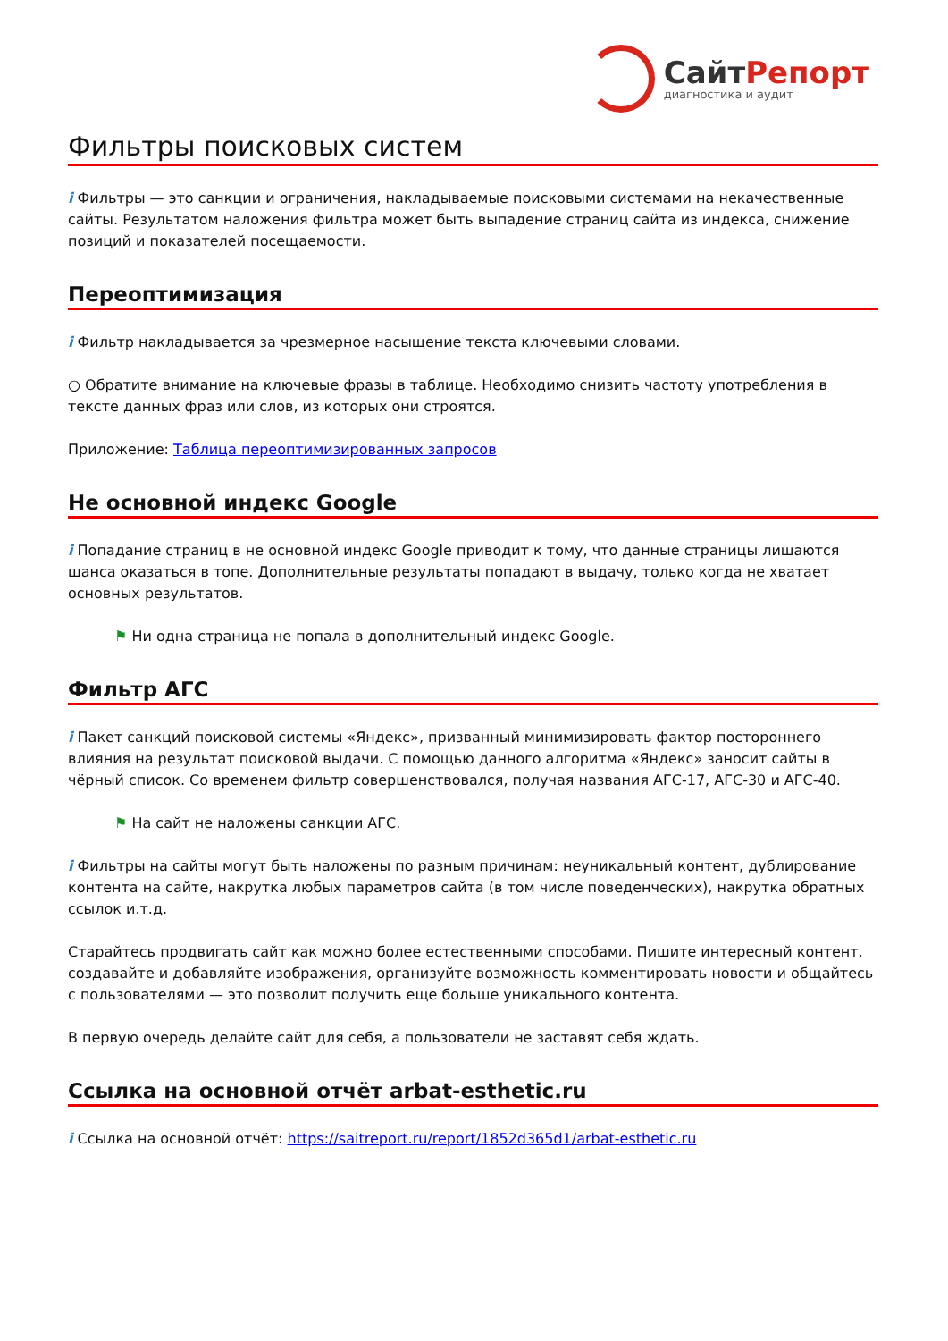СайтРепорт
диагностика и аудит
Фильтры поисковых систем
i Фильтры — это санкции и ограничения, накладываемые поисковыми системами на некачественные сайты. Результатом наложения фильтра может быть выпадение страниц сайта из индекса, снижение позиций и показателей посещаемости.
Переоптимизация
i Фильтр накладывается за чрезмерное насыщение текста ключевыми словами.
○ Обратите внимание на ключевые фразы в таблице. Необходимо снизить частоту употребления в тексте данных фраз или слов, из которых они строятся.
Приложение: Таблица переоптимизированных запросов
Не основной индекс Google
i Попадание страниц в не основной индекс Google приводит к тому, что данные страницы лишаются шанса оказаться в топе. Дополнительные результаты попадают в выдачу, только когда не хватает основных результатов.
⚑ Ни одна страница не попала в дополнительный индекс Google.
Фильтр АГС
i Пакет санкций поисковой системы «Яндекс», призванный минимизировать фактор постороннего влияния на результат поисковой выдачи. С помощью данного алгоритма «Яндекс» заносит сайты в чёрный список. Со временем фильтр совершенствовался, получая названия АГС-17, АГС-30 и АГС-40.
⚑ На сайт не наложены санкции АГС.
i Фильтры на сайты могут быть наложены по разным причинам: неуникальный контент, дублирование контента на сайте, накрутка любых параметров сайта (в том числе поведенческих), накрутка обратных ссылок и.т.д.
Старайтесь продвигать сайт как можно более естественными способами. Пишите интересный контент, создавайте и добавляйте изображения, организуйте возможность комментировать новости и общайтесь с пользователями — это позволит получить еще больше уникального контента.
В первую очередь делайте сайт для себя, а пользователи не заставят себя ждать.
Ссылка на основной отчёт arbat-esthetic.ru
i Ссылка на основной отчёт: https://saitreport.ru/report/1852d365d1/arbat-esthetic.ru